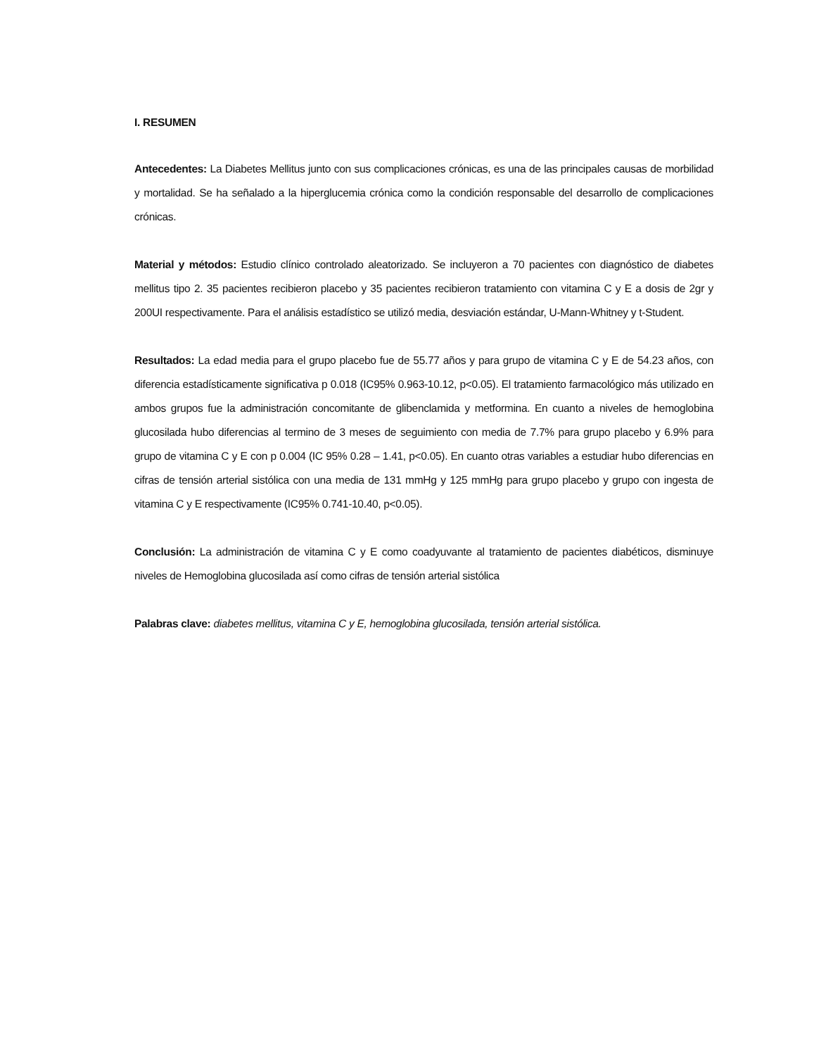I. RESUMEN
Antecedentes: La Diabetes Mellitus junto con sus complicaciones crónicas, es una de las principales causas de morbilidad y mortalidad. Se ha señalado a la hiperglucemia crónica como la condición responsable del desarrollo de complicaciones crónicas.
Material y métodos: Estudio clínico controlado aleatorizado. Se incluyeron a 70 pacientes con diagnóstico de diabetes mellitus tipo 2. 35 pacientes recibieron placebo y 35 pacientes recibieron tratamiento con vitamina C y E a dosis de 2gr y 200UI respectivamente. Para el análisis estadístico se utilizó media, desviación estándar, U-Mann-Whitney y t-Student.
Resultados: La edad media para el grupo placebo fue de 55.77 años y para grupo de vitamina C y E de 54.23 años, con diferencia estadísticamente significativa p 0.018 (IC95% 0.963-10.12, p<0.05). El tratamiento farmacológico más utilizado en ambos grupos fue la administración concomitante de glibenclamida y metformina. En cuanto a niveles de hemoglobina glucosilada hubo diferencias al termino de 3 meses de seguimiento con media de 7.7% para grupo placebo y 6.9% para grupo de vitamina C y E con p 0.004 (IC 95% 0.28 – 1.41, p<0.05). En cuanto otras variables a estudiar hubo diferencias en cifras de tensión arterial sistólica con una media de 131 mmHg y 125 mmHg para grupo placebo y grupo con ingesta de vitamina C y E respectivamente (IC95% 0.741-10.40, p<0.05).
Conclusión: La administración de vitamina C y E como coadyuvante al tratamiento de pacientes diabéticos, disminuye niveles de Hemoglobina glucosilada así como cifras de tensión arterial sistólica
Palabras clave: diabetes mellitus, vitamina C y E, hemoglobina glucosilada, tensión arterial sistólica.